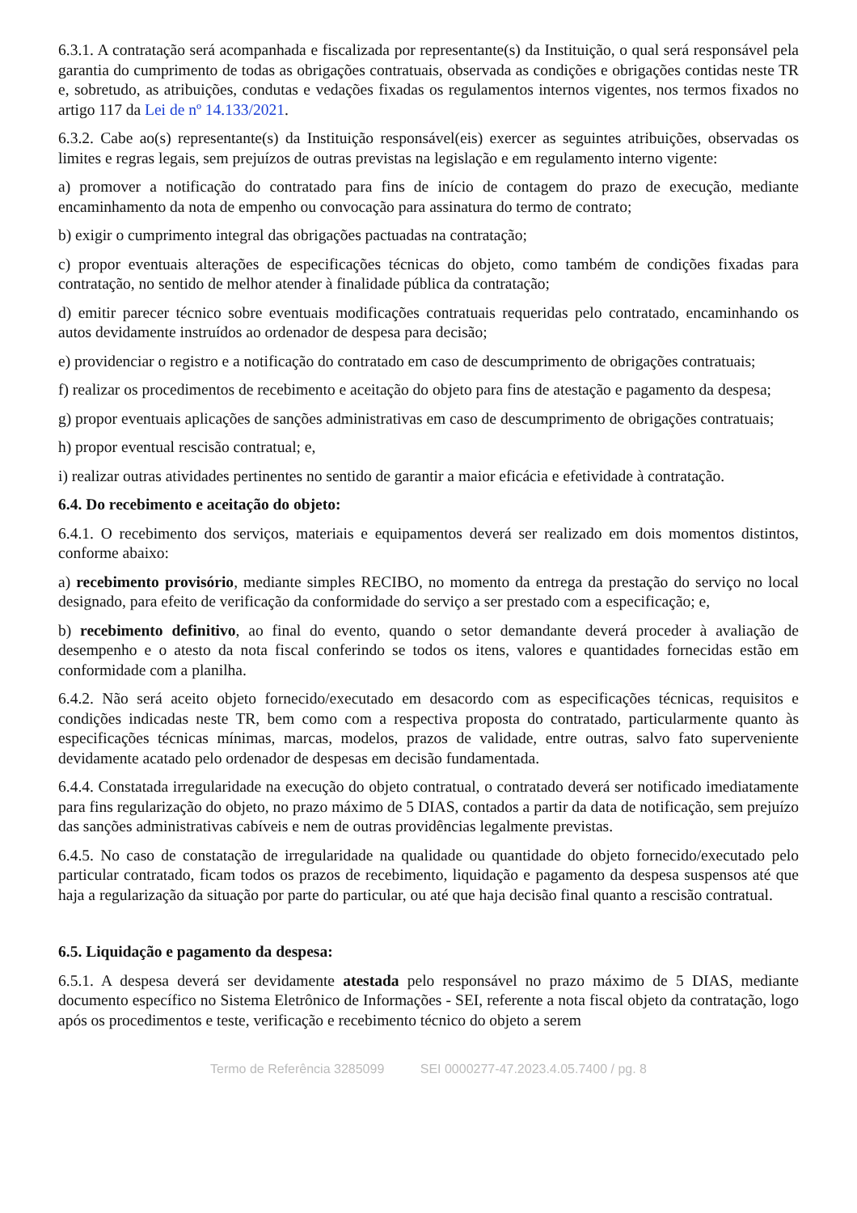6.3.1. A contratação será acompanhada e fiscalizada por representante(s) da Instituição, o qual será responsável pela garantia do cumprimento de todas as obrigações contratuais, observada as condições e obrigações contidas neste TR e, sobretudo, as atribuições, condutas e vedações fixadas os regulamentos internos vigentes, nos termos fixados no artigo 117 da Lei de nº 14.133/2021.
6.3.2. Cabe ao(s) representante(s) da Instituição responsável(eis) exercer as seguintes atribuições, observadas os limites e regras legais, sem prejuízos de outras previstas na legislação e em regulamento interno vigente:
a) promover a notificação do contratado para fins de início de contagem do prazo de execução, mediante encaminhamento da nota de empenho ou convocação para assinatura do termo de contrato;
b) exigir o cumprimento integral das obrigações pactuadas na contratação;
c) propor eventuais alterações de especificações técnicas do objeto, como também de condições fixadas para contratação, no sentido de melhor atender à finalidade pública da contratação;
d) emitir parecer técnico sobre eventuais modificações contratuais requeridas pelo contratado, encaminhando os autos devidamente instruídos ao ordenador de despesa para decisão;
e) providenciar o registro e a notificação do contratado em caso de descumprimento de obrigações contratuais;
f) realizar os procedimentos de recebimento e aceitação do objeto para fins de atestação e pagamento da despesa;
g) propor eventuais aplicações de sanções administrativas em caso de descumprimento de obrigações contratuais;
h) propor eventual rescisão contratual; e,
i) realizar outras atividades pertinentes no sentido de garantir a maior eficácia e efetividade à contratação.
6.4. Do recebimento e aceitação do objeto:
6.4.1. O recebimento dos serviços, materiais e equipamentos deverá ser realizado em dois momentos distintos, conforme abaixo:
a) recebimento provisório, mediante simples RECIBO, no momento da entrega da prestação do serviço no local designado, para efeito de verificação da conformidade do serviço a ser prestado com a especificação; e,
b) recebimento definitivo, ao final do evento, quando o setor demandante deverá proceder à avaliação de desempenho e o atesto da nota fiscal conferindo se todos os itens, valores e quantidades fornecidas estão em conformidade com a planilha.
6.4.2. Não será aceito objeto fornecido/executado em desacordo com as especificações técnicas, requisitos e condições indicadas neste TR, bem como com a respectiva proposta do contratado, particularmente quanto às especificações técnicas mínimas, marcas, modelos, prazos de validade, entre outras, salvo fato superveniente devidamente acatado pelo ordenador de despesas em decisão fundamentada.
6.4.4. Constatada irregularidade na execução do objeto contratual, o contratado deverá ser notificado imediatamente para fins regularização do objeto, no prazo máximo de 5 DIAS, contados a partir da data de notificação, sem prejuízo das sanções administrativas cabíveis e nem de outras providências legalmente previstas.
6.4.5. No caso de constatação de irregularidade na qualidade ou quantidade do objeto fornecido/executado pelo particular contratado, ficam todos os prazos de recebimento, liquidação e pagamento da despesa suspensos até que haja a regularização da situação por parte do particular, ou até que haja decisão final quanto a rescisão contratual.
6.5. Liquidação e pagamento da despesa:
6.5.1. A despesa deverá ser devidamente atestada pelo responsável no prazo máximo de 5 DIAS, mediante documento específico no Sistema Eletrônico de Informações - SEI, referente a nota fiscal objeto da contratação, logo após os procedimentos e teste, verificação e recebimento técnico do objeto a serem
Termo de Referência 3285099 SEI 0000277-47.2023.4.05.7400 / pg. 8